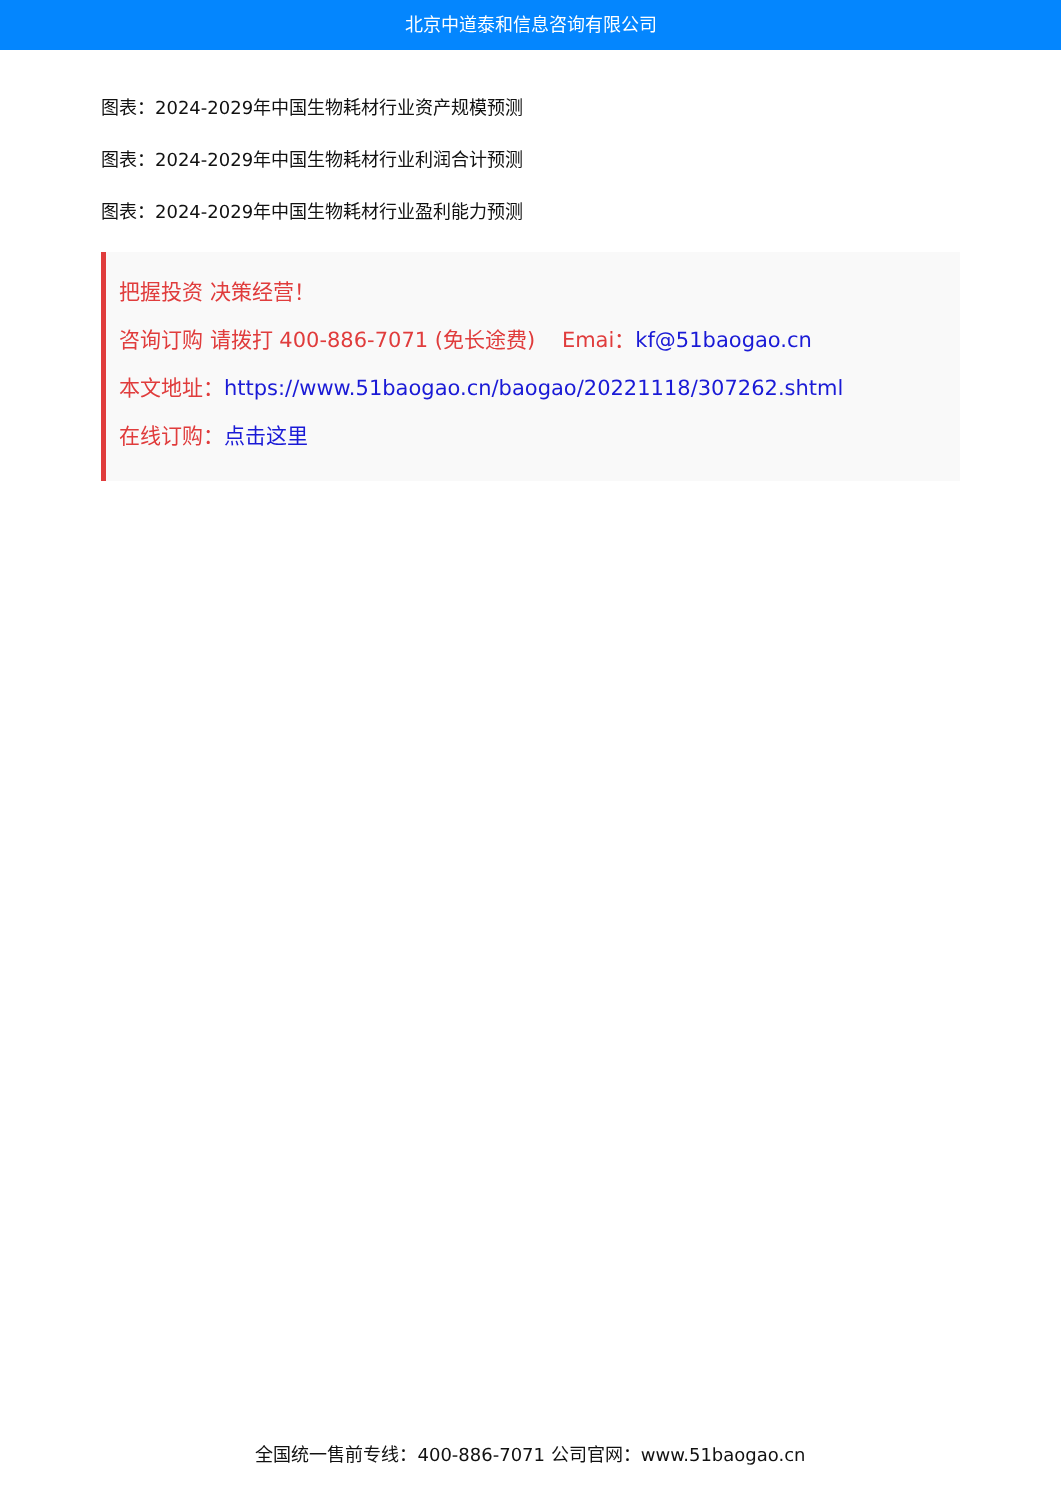北京中道泰和信息咨询有限公司
图表：2024-2029年中国生物耗材行业资产规模预测
图表：2024-2029年中国生物耗材行业利润合计预测
图表：2024-2029年中国生物耗材行业盈利能力预测
把握投资 决策经营！
咨询订购 请拨打 400-886-7071 (免长途费) Emai：kf@51baogao.cn
本文地址：https://www.51baogao.cn/baogao/20221118/307262.shtml
在线订购：点击这里
全国统一售前专线：400-886-7071 公司官网：www.51baogao.cn